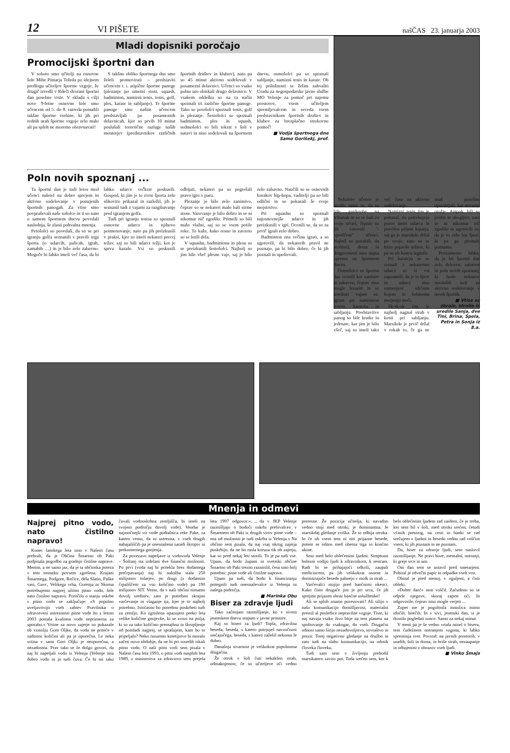12 VI PIŠETE našČAS 23. januarja 2003
Mladi dopisniki poročajo
Promocijski športni dan
V soboto smo učitelji na osnovne šole Mihe Pintarja Toleda po idejnem predlogu učiteljev športne vzgoje, že drugič izvedli v Rdeči dvorani športni dan posebne vrste. V skladu s cilji nove 9-letne osnovne šole smo učencem od 5. do 8. razreda ponudili takšne športne vsebine, ki jih pri rednih urah športne vzgoje zelo malo ali pa sploh ne moremo obravnavati!
S takšno obliko športnega dne smo želeli promovirati – predstaviti učencem t. i. atipične športne panoge (plezanje po umetni steni, squash, badminton, namizni tenis, tenis, golf, ples, karate in sabljanje). Te športne panoge smo našim učencem predstavljali po posameznih delavnicah, kjer so prvih 10 minut poslušali teoretične razlage naših mentorjev (predstavnikov različnih športnih društev in klubov), nato pa so 45 minut aktivno sodelovali v posamezni delavnici. Učenci so vsako polno uro obiskali drugo delavnico. V vsakem oddelku so na ta način spoznali tri različne športne panoge. Tako so petošolci spoznali tenis, golf in plezanje. Šestošolci so spoznali badminton, ples in squash, sedmošolci so bili tokrat v šoli v naravi in niso sodelovali na športnem dnevu, osmošolci pa so spoznali sabljanje, namizni tenis in karate. Ob tej priložnosti se želim zahvaliti Uradu za negospodarske javne službe MO Velenje za pomoč pri najemu prostorov, vsem učiteljem spremljevalcem in seveda vsem predstavnikom športnih društev in klubov za brezplačno strokovno pomoč!
■ Vodja športnega dne Samo Gorišekj, prof.
Poln novih spoznanj ...
Ta športni dan je tudi letos med učenci naletel na dober sprejem in aktivno sodelovanje v ponujenih športnih panogah. Za vtise smo povpraševali naše sošolce in ti so nam o samem športnem dnevu povedali naslednja, še zlasti pohvalna mnenja.
Petošolci so povedali, da so se pri igranju golfa seznanili s pravili tega športa (o udarcih, palicah, igrah, zamahih …) in je bilo zelo zabavno. Mogoče bi lahko imeli več časa, da bi lahko udarce večkrat poskusili. Gospod, ki jim je to zvrst športa zelo slikovito prikazal in razložil, jih je seznanil tudi z vajami za razgibavanje pred igranjem golfa.
Tudi pri igranju tenisa so spoznali osnovne udarce in njihovo poimenovanje, nato pa jih preizkusili v praksi, kjer so imeli nekateri precej težav, saj so bili udarci težji, kot je sprva kazalo. Vsi so poskusili odbijati, nekateri pa so pogrešali pravo igro v paru.
Plezanje je bilo zelo zanimivo, čeprav so se nekateri malo bali strme stene. Varovanje je bilo dobro in se ni nikomur nič zgodilo. Primeži so bili malo vlažni, saj so se vsem potile roke. To kaže, kako resno in zavzeto so se lotili dela.
V squashu, badmintonu in plesu so se preizkusili šestošolci. Najbolj so jim bile všeč plesne vaje, saj je bilo zelo zabavno. Naučili so se osnovnih korakov hip-hopa, vaditelji pa so bili odlični in so pokazali še svoje mojstrstvo.
Pri squashu so spoznali najosnovnejše udarce in jih preizkusili v igri. Ocenili so, da so za prvič igrali zelo dobro.
Badminton zna večina igrati, a so ugotovili, da nekaterih pravil ne poznajo, pa bi bilo dobro, če bi jih poznali in upoštevali.
Nekatere učence je motilo samo to, da so bile garderobe na tribunah in so se bali za svoje stvari, čeprav so jih varovali "- oproščeni" učenci. Najbrž so pozabili, da mobiteli, denar in dragocenosti niso nujna oprema na športnem dnevu.
Osmošolci so športni dan ocenili kot zanimiv in zabaven, čeprav niso mogle lenariti in se izmikati vajam oz. igram pri namiznem tenisu, karateju in sabljanju. Predstavitve panog so bile kratke in jedrnate, kar jim je bilo všeč, saj so imeli tako več časa za aktivno sodelovanje.
Namizni tenis jim je pokazal, da potrebujejo pravo mero udarca in pravilen prijem loparja, saj ga je marsikdo držal po svoje, zato so se hitro pojavile težave, ki pa so ob koncu izginile.
Pri karateju so se seznali z nekaterimi udarci ni si vsi zapomnili, da je to šport in udarci niso namenjeni uličnim bojem in šolskemu merjenju moči.
Sk-sk-sk jim je najbolj nagnal strah v kosti pri sabljanju. Marsikdo je prvič držal v rokah to, če ga ne znaš pravilno uporabljati, kar nevarno orožje. Ampak, bili so pridni in ubogljivi, zato se ni nikomur nič zgodilo in ugotovili so, da je to zelo lep šport, ki pa ga premalo poznamo.
Povzamemo lahko, da je bil športni dan zelo deloven, zabaven in poln novih spoznanj, ki bodo nekatere navdušili tudi za aktivno sodelovanje v novih športih.
■ Vtise so zbrale, strnile in uredile Sanja, dve Tini, Brina, Špela, Petra in Sonja iz 8.a.
Mnenja in odmevi
Najprej pitno vodo, nato čistilno napravo!
Konec lanskega leta smo v Našem času prebrali, da je Občina Šmartno ob Paki podpisala pogodbo za gradnjo čistilne naprave. Menim, a ne samo jaz, da je ta občinska poteza v tem trenutku povsem zgrešena. Krajani Šmartnega, Podgore, Rečice, dela Slatin, Paške vasi, Gavc, Velikega vrha, Gorenja in Skorna potrebujemo najprej užitno pitno vodo, šele nato čistilno napravo. Poročilo o stanju oskrbe s pitno vodo se zaključuje: »S popolno uveljavitvijo vseh zahtev Pravilnika o zdravstveni ustreznosti pitne vode bo z letom 2003 postala kvaliteta vode neprimerna za uporabo.« Vrtine za novo zajetje so pokazale ob vznožju Gore Oljke, da voda ne priteče v zadostni količini ali pa je oporečna. Le neka vrtina v sami Gori Oljki je neoporečna, a nezadostna. Prav tako se že dolgo govori, da naj bi napeljali vodo iz Velenja (Velenje ima dobro vodo in jo tudi čuva. Če bi mi tako čuvali vodooskrbna zemljišča, bi imeli na svojem področju dovolj vode). Vendar je najmočnejši vir vode podtalnica reke Pake, za katero vemo, da ni ustrezna, v vseh drugih nahajališčih pa je onesnažena zaradi škropiv in prekomernega gnojenja.
Za povezavo napeljave iz vodovoda Velenje – Šoštanj sta izdelani dve finančni možnosti. Po prvi (voda naj bi pritekla brez dodatnega prečrpavanja) naj bi naložba stala 250 milijonov tolarjev, po drugi (z dodatnim črpališčem za vso količino vode) pa 190 milijonov SIT. Vemo, da v naši občini nimamo dovolj sredstev, zato je potrebno skrajno varčevanje in vlaganje tja, kjer je to najbolj potrebno. Istočasno bo potrebno poskrbeti tudi za zemljo. Ko zgrožena opazujem preko leta velike količine gnojevke, ki se zvozi na polja, ki so za tako količino premajhna in škropljenje od pomladi najprej, se sprašujem, kam bo to pripeljalo? Neko razumno kmetijstvo bi moralo začeti novo obdobje, da ne bi pri sosedih iskali pitno vodo. O naši pitni vodi sem pisala v Našem času leta 1993, o pitni vodi nasploh leta 1989, z ministrstva za zdravstvo sem prejela leta 1997 odgovor:«…, da v JKP Velenje razmišljajo o bodoči oskrbi prebivalcev v Šmartnem ob Paki iz drugih virov pitne vode – ena od možnosti je tudi oskrba iz Velenja.« Na občino sem pisala, da naj vsaj okrog zajetja poskrbijo, da ne bo rasla koruza tik ob zajetju, kar so pred nekaj leti storili. To je pa tudi vse. Upam, da bodo župani in svetniki občine Šmartno ob Paki trezno razmislil, česa smo bolj potrebni: pitne vode ali čistilne naprave.
Upam pa tudi, da bodo k financiranju pritegnili tudi onesnaževalce iz Velenja in našega področja.
■ Marinka Obu
Biser za zdravje ljudi
Tako začenjam razmišljanje, ko v sivem jesenskem dnevu stopam v javne prostore.
Kaj so biseri za ljudi? Topla, zdravilna beseda, beseda, s katero potrjuješ navzočnost srečajočega, beseda, s katero zaželiš nekomu le dobro.
Današnja stvarnost je velikokrat popolnoma drugačna.
Že otrok v šoli čuti nekakšen strah, odmaknjenost, če so učiteljeve oči vedno preresne. Že pozicija učitelja, ki navadno vedno stoji med otroki, je dominantna. Je marsikdaj gledanje zviška. Že to odbija otroka. In če ob vsem tem ni niti prijazne besede, potem se odnos med obema trga in končno ukine.
Smo med belo oblečenimi ljudmi. Simptomi bolezni vodijo ljudi k zdravnikom, k sestram. Radi bi se prihajajoči odkrili, zaupali medicincem, pa jih velikokrat osorne in dominirajoče besede pahnejo v molk in strah ...
Varčevalci stojijo pred bančnimi okenci. Kako čisto drugače jim je pri srcu, če jih sprejme prijazen obraz bančne uslužbenke!
Ali se sploh znamo povezovati? Ali silijo v našo komunikacijo domišljavost, materialni prestiž al posledice nepravilne vzgoje. Tiste, ki naj navaja vsako živo bitje na tem planetu na spoštovanje do vsakogar, do vseh. Drugačni odnosi samo širijo nezadovoljstvo, sovraštvo in prezir. Torej negativno gledanje na družbo in zato tudi na slabo komunikacijo, na odmik človeka človeku.
Tudi sam sem v življenju prehodil marsikatero zavito pot. Toda srečen sem, ker k belo oblečenim ljudem rad zaidem, če je treba, ker sem bil v šoli, med otroki srečen, četudi včasih prestrog, na cesti in banki se rad srečujem z ljudmi in besedo vedno rad voščim vsem, ki jih poznam in ne poznam.
Da, biser za zdravje ljudi, sem naslovil razmišljanje. Ne pravi biser, mentalni, notranji, ki greje srce in um.
Oni dan sem se ustavil pred smetarjem. Pobiral je odvečni papir in odpadke vseh vrst.
Obstal je pred menoj, v oguljeni, a čisti obleki.
»Dober dan!« sem voščil. Začudeno so se odprle njegove, skoraj zaprte oči. In odgovorile, čeprav niso mogle verjeti ...
Zopet me je pogoltnila množica mimo idočih, hitečih. In v sivi, jesenski dan, si je drznilo pogledati sonce. Samo za nekaj minut.
V meni pa je še vedno vrtala misel o biseru, tem čudežnem notranjem vzgonu, ki lahko spreminja svet. Povsod: na javnih prostorih, v uradih, šoli in doma, in briše strah, nezaupanje in odtujenost z obrazov vseh ljudi.
■ Vinko Šmajs